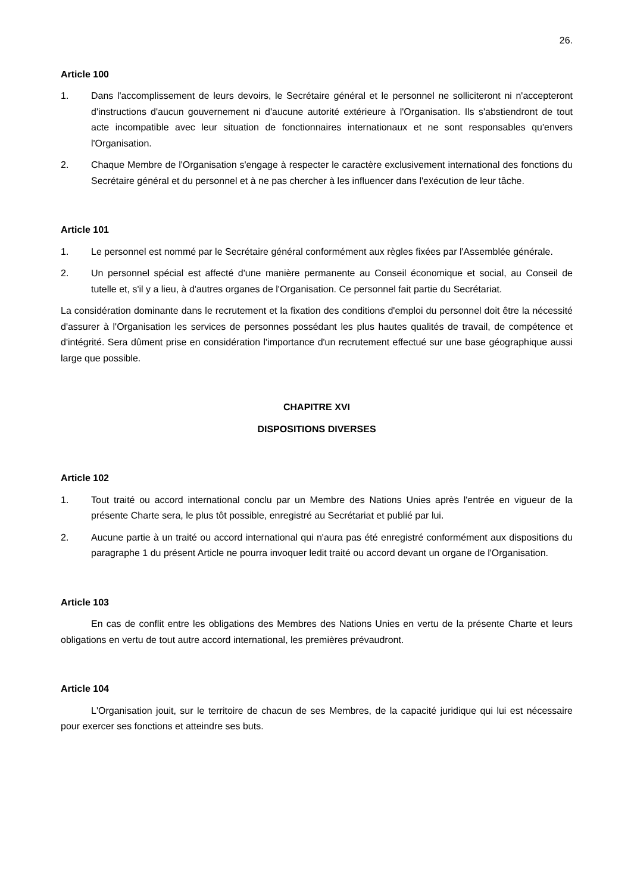26.
Article 100
1. Dans l'accomplissement de leurs devoirs, le Secrétaire général et le personnel ne solliciteront ni n'accepteront d'instructions d'aucun gouvernement ni d'aucune autorité extérieure à l'Organisation. Ils s'abstiendront de tout acte incompatible avec leur situation de fonctionnaires internationaux et ne sont responsables qu'envers l'Organisation.
2. Chaque Membre de l'Organisation s'engage à respecter le caractère exclusivement international des fonctions du Secrétaire général et du personnel et à ne pas chercher à les influencer dans l'exécution de leur tâche.
Article 101
1. Le personnel est nommé par le Secrétaire général conformément aux règles fixées par l'Assemblée générale.
2. Un personnel spécial est affecté d'une manière permanente au Conseil économique et social, au Conseil de tutelle et, s'il y a lieu, à d'autres organes de l'Organisation. Ce personnel fait partie du Secrétariat.
La considération dominante dans le recrutement et la fixation des conditions d'emploi du personnel doit être la nécessité d'assurer à l'Organisation les services de personnes possédant les plus hautes qualités de travail, de compétence et d'intégrité. Sera dûment prise en considération l'importance d'un recrutement effectué sur une base géographique aussi large que possible.
CHAPITRE XVI
DISPOSITIONS DIVERSES
Article 102
1. Tout traité ou accord international conclu par un Membre des Nations Unies après l'entrée en vigueur de la présente Charte sera, le plus tôt possible, enregistré au Secrétariat et publié par lui.
2. Aucune partie à un traité ou accord international qui n'aura pas été enregistré conformément aux dispositions du paragraphe 1 du présent Article ne pourra invoquer ledit traité ou accord devant un organe de l'Organisation.
Article 103
En cas de conflit entre les obligations des Membres des Nations Unies en vertu de la présente Charte et leurs obligations en vertu de tout autre accord international, les premières prévaudront.
Article 104
L'Organisation jouit, sur le territoire de chacun de ses Membres, de la capacité juridique qui lui est nécessaire pour exercer ses fonctions et atteindre ses buts.